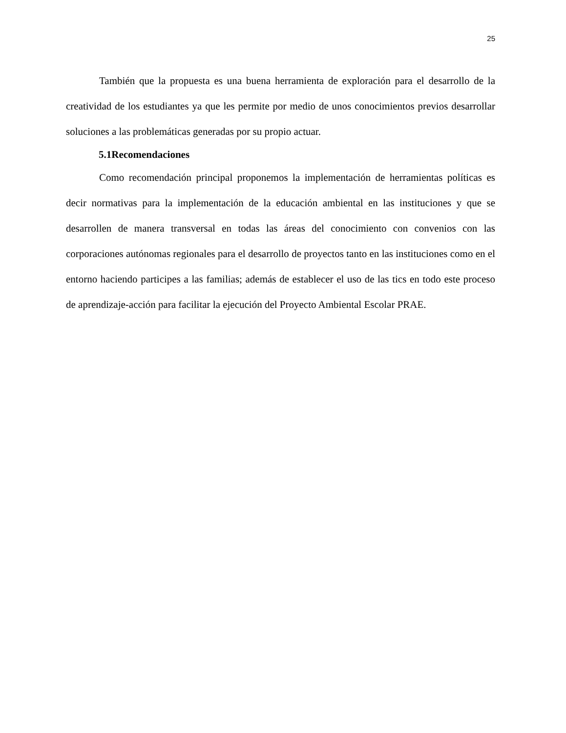25
También que la propuesta es una buena herramienta de exploración para el desarrollo de la creatividad de los estudiantes ya que les permite por medio de unos conocimientos previos desarrollar soluciones a las problemáticas generadas por su propio actuar.
5.1Recomendaciones
Como recomendación principal proponemos la implementación de herramientas políticas es decir normativas para la implementación de la educación ambiental en las instituciones y que se desarrollen de manera transversal en todas las áreas del conocimiento con convenios con las corporaciones autónomas regionales para el desarrollo de proyectos tanto en las instituciones como en el entorno haciendo participes a las familias; además de establecer el uso de las tics en todo este proceso de aprendizaje-acción para facilitar la ejecución del Proyecto Ambiental Escolar PRAE.